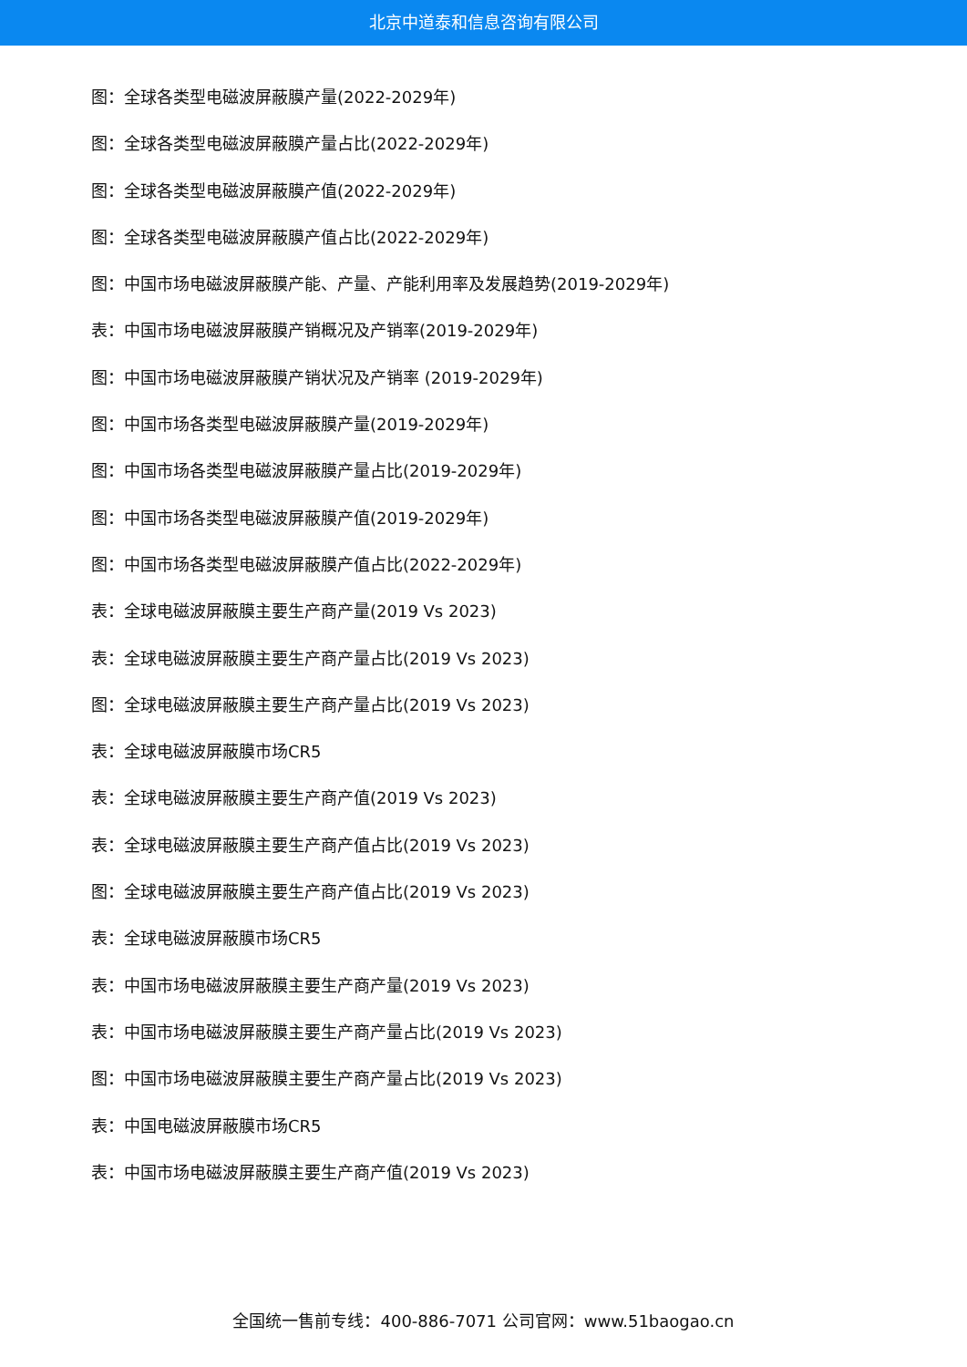北京中道泰和信息咨询有限公司
图：全球各类型电磁波屏蔽膜产量(2022-2029年)
图：全球各类型电磁波屏蔽膜产量占比(2022-2029年)
图：全球各类型电磁波屏蔽膜产值(2022-2029年)
图：全球各类型电磁波屏蔽膜产值占比(2022-2029年)
图：中国市场电磁波屏蔽膜产能、产量、产能利用率及发展趋势(2019-2029年)
表：中国市场电磁波屏蔽膜产销概况及产销率(2019-2029年)
图：中国市场电磁波屏蔽膜产销状况及产销率 (2019-2029年)
图：中国市场各类型电磁波屏蔽膜产量(2019-2029年)
图：中国市场各类型电磁波屏蔽膜产量占比(2019-2029年)
图：中国市场各类型电磁波屏蔽膜产值(2019-2029年)
图：中国市场各类型电磁波屏蔽膜产值占比(2022-2029年)
表：全球电磁波屏蔽膜主要生产商产量(2019 Vs 2023)
表：全球电磁波屏蔽膜主要生产商产量占比(2019 Vs 2023)
图：全球电磁波屏蔽膜主要生产商产量占比(2019 Vs 2023)
表：全球电磁波屏蔽膜市场CR5
表：全球电磁波屏蔽膜主要生产商产值(2019 Vs 2023)
表：全球电磁波屏蔽膜主要生产商产值占比(2019 Vs 2023)
图：全球电磁波屏蔽膜主要生产商产值占比(2019 Vs 2023)
表：全球电磁波屏蔽膜市场CR5
表：中国市场电磁波屏蔽膜主要生产商产量(2019 Vs 2023)
表：中国市场电磁波屏蔽膜主要生产商产量占比(2019 Vs 2023)
图：中国市场电磁波屏蔽膜主要生产商产量占比(2019 Vs 2023)
表：中国电磁波屏蔽膜市场CR5
表：中国市场电磁波屏蔽膜主要生产商产值(2019 Vs 2023)
全国统一售前专线：400-886-7071 公司官网：www.51baogao.cn